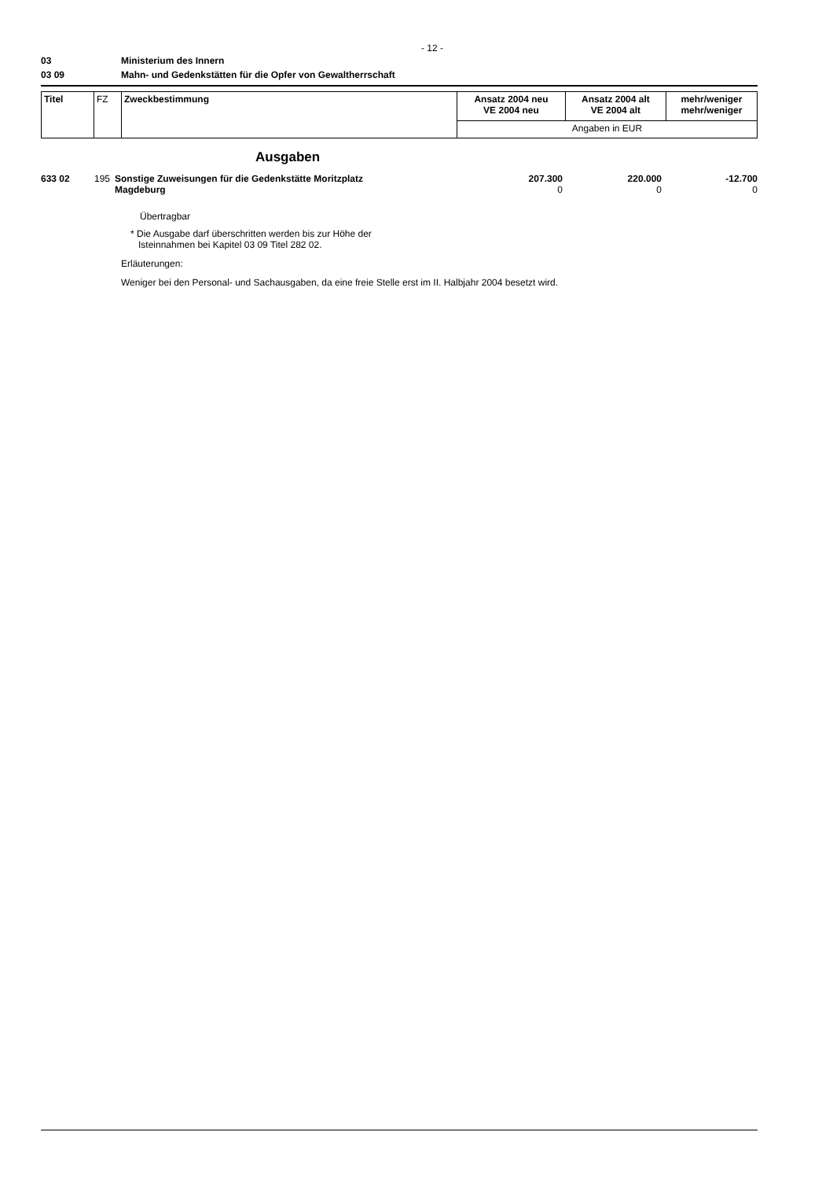- 12 -
03 Ministerium des Innern
03 09 Mahn- und Gedenkstätten für die Opfer von Gewaltherrschaft
| Titel | FZ | Zweckbestimmung | Ansatz 2004 neu VE 2004 neu | Ansatz 2004 alt VE 2004 alt | mehr/weniger mehr/weniger |
| | | | Angaben in EUR | | |
Ausgaben
| 633 02 | 195 | Sonstige Zuweisungen für die Gedenkstätte Moritzplatz Magdeburg | 207.300 0 | 220.000 0 | -12.700 0 |
Übertragbar
* Die Ausgabe darf überschritten werden bis zur Höhe der
Isteinnahmen bei Kapitel 03 09 Titel 282 02.
Erläuterungen:
Weniger bei den Personal- und Sachausgaben, da eine freie Stelle erst im II. Halbjahr 2004 besetzt wird.